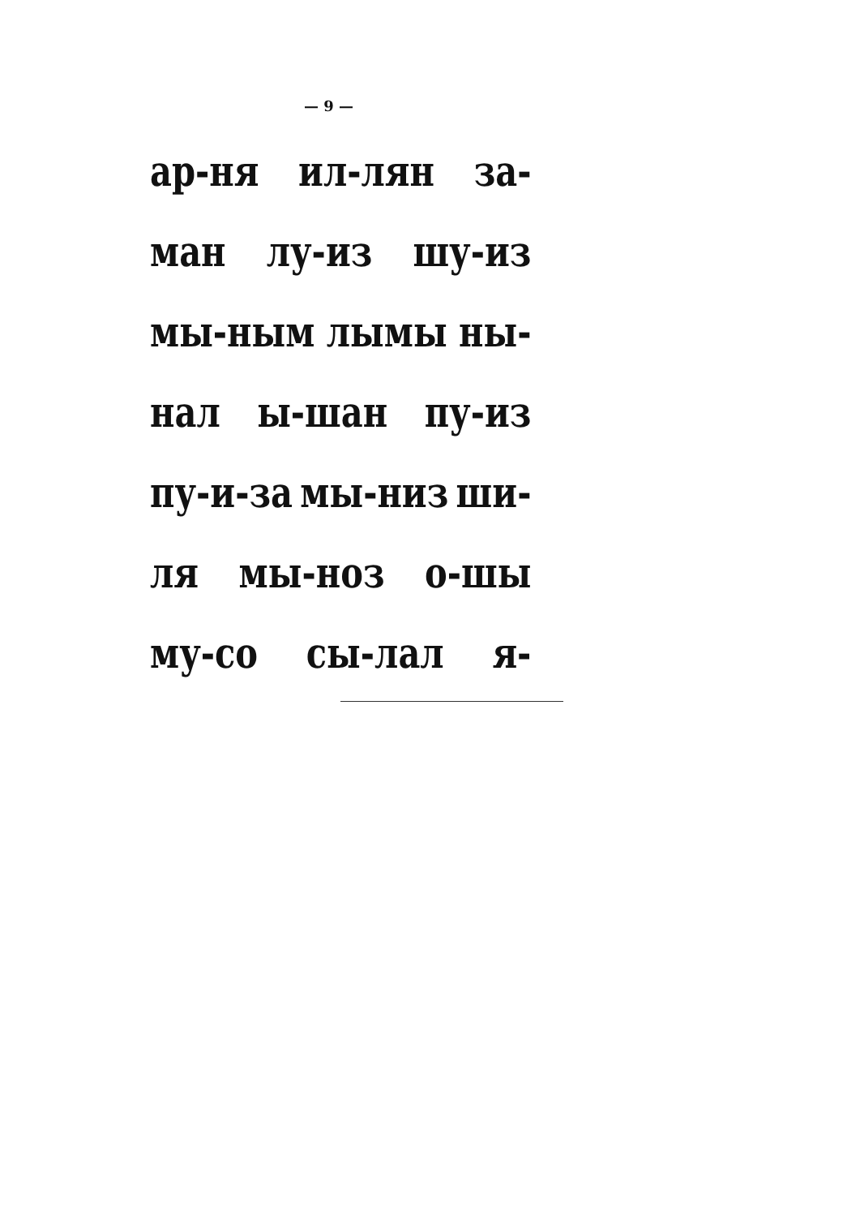— 9 —
ар-ня ил-лян за-
ман лу-из шу-из
мы-ным лымы ны-
нал ы-шан пу-из
пу-и-за мы-низ ши-
ля мы-ноз о-шы
му-со сы-лал я-